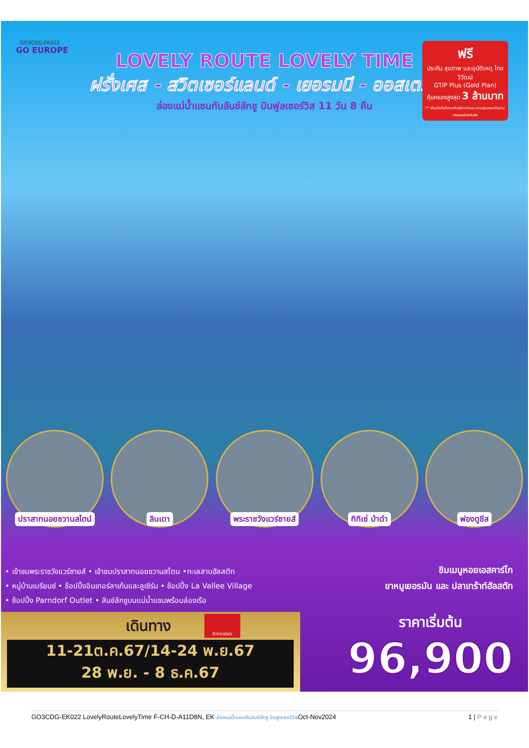GO3CDG-EK022
GO EUROPE
LOVELY ROUTE LOVELY TIME
ฝรั่งเศส - สวิตเซอร์แลนด์ - เยอรมนี - ออสเตรีย
ล่องแม่น้ำแซนกับลันช์ลักชู บินฟูลเซอร์วิส 11 วัน 8 คืน
ฟรี
ประกัน สุขภาพ และอุบัติเหตุ ไทยวิวัฒน์
GTIP Plus (Gold Plan)
คุ้มครองสูงสุด 3 ล้านบาท
** เงื่อนไขเป็นไปตามที่บริษัทฯกำหนด ความคุ้มครองเป็นตามกรมธรรม์ประกันภัย
ปราสาทนอยชวานสไตน์ ลินเดา พระราชวังแวร์ซายส์ ทิทิเซ่ ป่าดำ ฟองดูชีส
• เข้าชมพระราชวังแวร์ซายส์ • เข้าชมปราสาทนอยชวานสไตน •ทะเลสาบฮัลสตัท
• หมู่บ้านเบรียนซ์ • ช้อปปิ้งอินเทอร์ลาเก้นและลูเซิร์น • ช้อปปิ้ง La Vallee Village
• ช้อปปิ้ง Parndorf Outlet • ลันช์ลักชูบนแม่น้ำแซนพร้อมล่องเรือ
ชิมเมนูหอยเอสคาร์โก
ขาหมูเยอรมัน และ ปลาเทร้าท์ฮัลสตัท
เดินทาง
Emirates
11-21ต.ค.67/14-24 พ.ย.67
28 พ.ย. - 8 ธ.ค.67
ราคาเริ่มต้น
96,900
GO3CDG-EK022 LovelyRouteLovelyTime F-CH-D-A11D8N, EK ล่องแม่น้ำแซนกับลันช์ลักชู บินฟูลเซอร์วิสOct-Nov2024 1 | P a g e